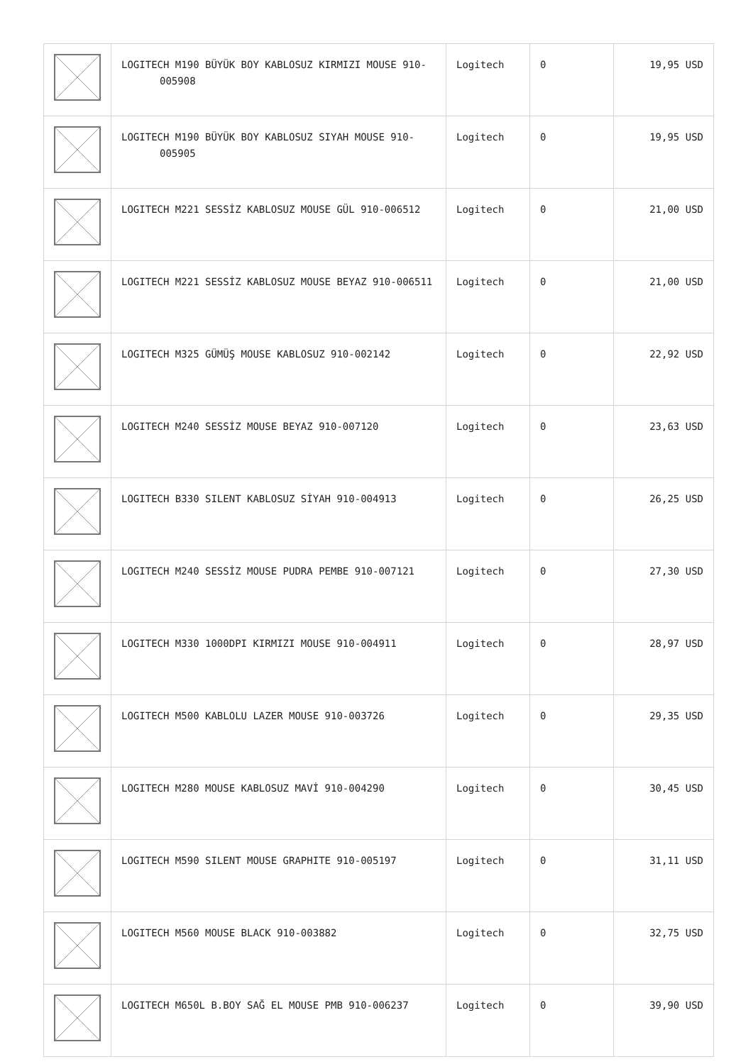| | LOGITECH M190 BÜYÜK BOY KABLOSUZ KIRMIZI MOUSE 910-005908 | Logitech | 0 | 19,95 USD |
| | LOGITECH M190 BÜYÜK BOY KABLOSUZ SIYAH MOUSE 910-005905 | Logitech | 0 | 19,95 USD |
| | LOGITECH M221 SESSİZ KABLOSUZ MOUSE GÜL 910-006512 | Logitech | 0 | 21,00 USD |
| | LOGITECH M221 SESSİZ KABLOSUZ MOUSE BEYAZ 910-006511 | Logitech | 0 | 21,00 USD |
| | LOGITECH M325 GÜMÜŞ MOUSE KABLOSUZ 910-002142 | Logitech | 0 | 22,92 USD |
| | LOGITECH M240 SESSİZ MOUSE BEYAZ 910-007120 | Logitech | 0 | 23,63 USD |
| | LOGITECH B330 SILENT KABLOSUZ SİYAH 910-004913 | Logitech | 0 | 26,25 USD |
| | LOGITECH M240 SESSİZ MOUSE PUDRA PEMBE 910-007121 | Logitech | 0 | 27,30 USD |
| | LOGITECH M330 1000DPI KIRMIZI MOUSE 910-004911 | Logitech | 0 | 28,97 USD |
| | LOGITECH M500 KABLOLU LAZER MOUSE 910-003726 | Logitech | 0 | 29,35 USD |
| | LOGITECH M280 MOUSE KABLOSUZ MAVİ 910-004290 | Logitech | 0 | 30,45 USD |
| | LOGITECH M590 SILENT MOUSE GRAPHITE 910-005197 | Logitech | 0 | 31,11 USD |
| | LOGITECH M560 MOUSE BLACK 910-003882 | Logitech | 0 | 32,75 USD |
| | LOGITECH M650L B.BOY SAĞ EL MOUSE PMB 910-006237 | Logitech | 0 | 39,90 USD |